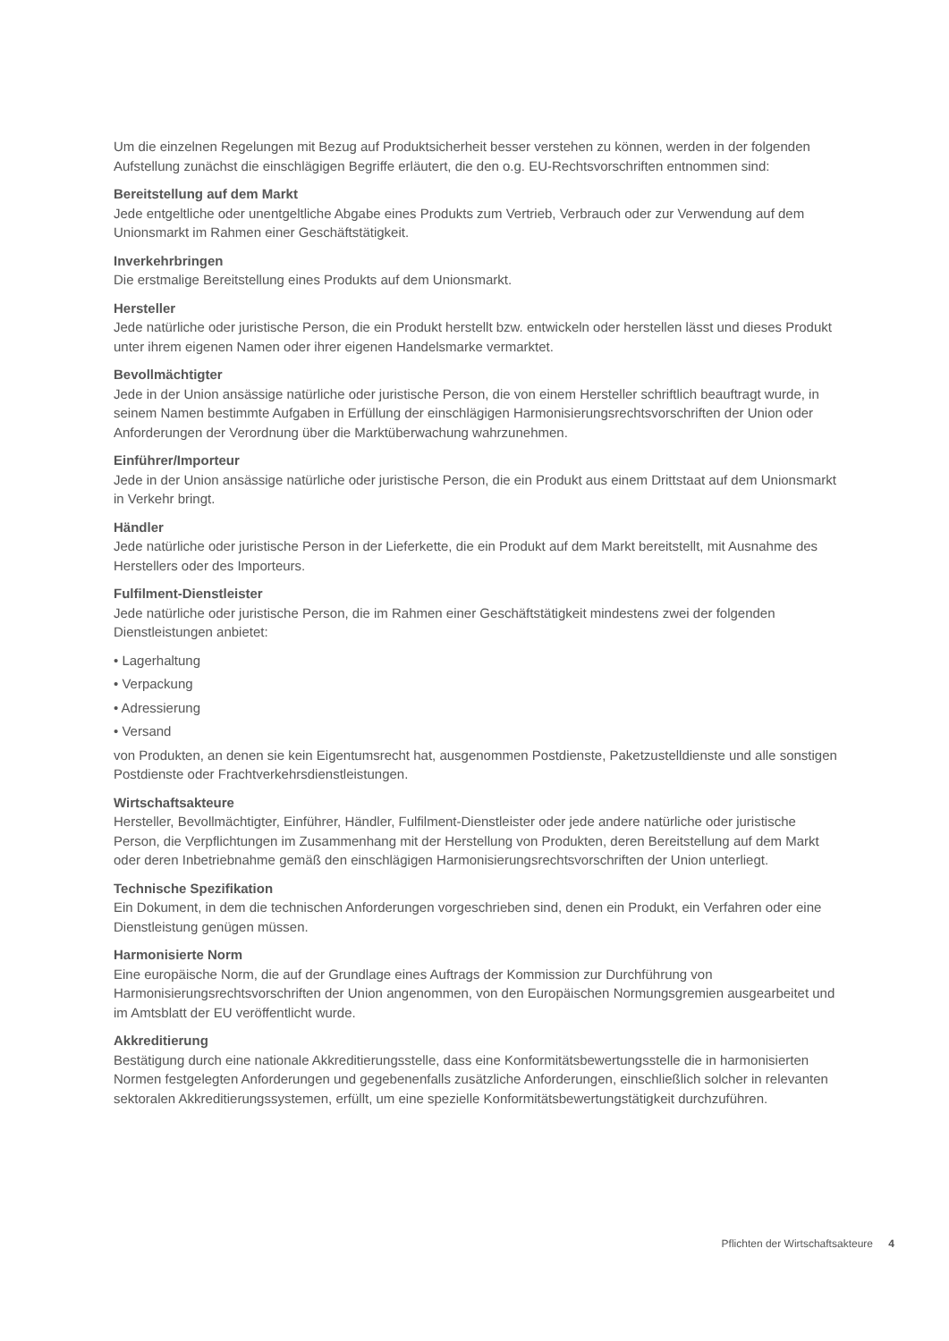Um die einzelnen Regelungen mit Bezug auf Produktsicherheit besser verstehen zu können, werden in der folgenden Aufstellung zunächst die einschlägigen Begriffe erläutert, die den o.g. EU-Rechtsvorschriften entnommen sind:
Bereitstellung auf dem Markt
Jede entgeltliche oder unentgeltliche Abgabe eines Produkts zum Vertrieb, Verbrauch oder zur Verwendung auf dem Unionsmarkt im Rahmen einer Geschäftstätigkeit.
Inverkehrbringen
Die erstmalige Bereitstellung eines Produkts auf dem Unionsmarkt.
Hersteller
Jede natürliche oder juristische Person, die ein Produkt herstellt bzw. entwickeln oder herstellen lässt und dieses Produkt unter ihrem eigenen Namen oder ihrer eigenen Handelsmarke vermarktet.
Bevollmächtigter
Jede in der Union ansässige natürliche oder juristische Person, die von einem Hersteller schriftlich beauftragt wurde, in seinem Namen bestimmte Aufgaben in Erfüllung der einschlägigen Harmonisierungsrechtsvorschriften der Union oder Anforderungen der Verordnung über die Marktüberwachung wahrzunehmen.
Einführer/Importeur
Jede in der Union ansässige natürliche oder juristische Person, die ein Produkt aus einem Drittstaat auf dem Unionsmarkt in Verkehr bringt.
Händler
Jede natürliche oder juristische Person in der Lieferkette, die ein Produkt auf dem Markt bereitstellt, mit Ausnahme des Herstellers oder des Importeurs.
Fulfilment-Dienstleister
Jede natürliche oder juristische Person, die im Rahmen einer Geschäftstätigkeit mindestens zwei der folgenden Dienstleistungen anbietet:
• Lagerhaltung
• Verpackung
• Adressierung
• Versand
von Produkten, an denen sie kein Eigentumsrecht hat, ausgenommen Postdienste, Paketzustelldienste und alle sonstigen Postdienste oder Frachtverkehrsdienstleistungen.
Wirtschaftsakteure
Hersteller, Bevollmächtigter, Einführer, Händler, Fulfilment-Dienstleister oder jede andere natürliche oder juristische Person, die Verpflichtungen im Zusammenhang mit der Herstellung von Produkten, deren Bereitstellung auf dem Markt oder deren Inbetriebnahme gemäß den einschlägigen Harmonisierungsrechtsvorschriften der Union unterliegt.
Technische Spezifikation
Ein Dokument, in dem die technischen Anforderungen vorgeschrieben sind, denen ein Produkt, ein Verfahren oder eine Dienstleistung genügen müssen.
Harmonisierte Norm
Eine europäische Norm, die auf der Grundlage eines Auftrags der Kommission zur Durchführung von Harmonisierungsrechtsvorschriften der Union angenommen, von den Europäischen Normungsgremien ausgearbeitet und im Amtsblatt der EU veröffentlicht wurde.
Akkreditierung
Bestätigung durch eine nationale Akkreditierungsstelle, dass eine Konformitätsbewertungsstelle die in harmonisierten Normen festgelegten Anforderungen und gegebenenfalls zusätzliche Anforderungen, einschließlich solcher in relevanten sektoralen Akkreditierungssystemen, erfüllt, um eine spezielle Konformitätsbewertungstätigkeit durchzuführen.
Pflichten der Wirtschaftsakteure 4